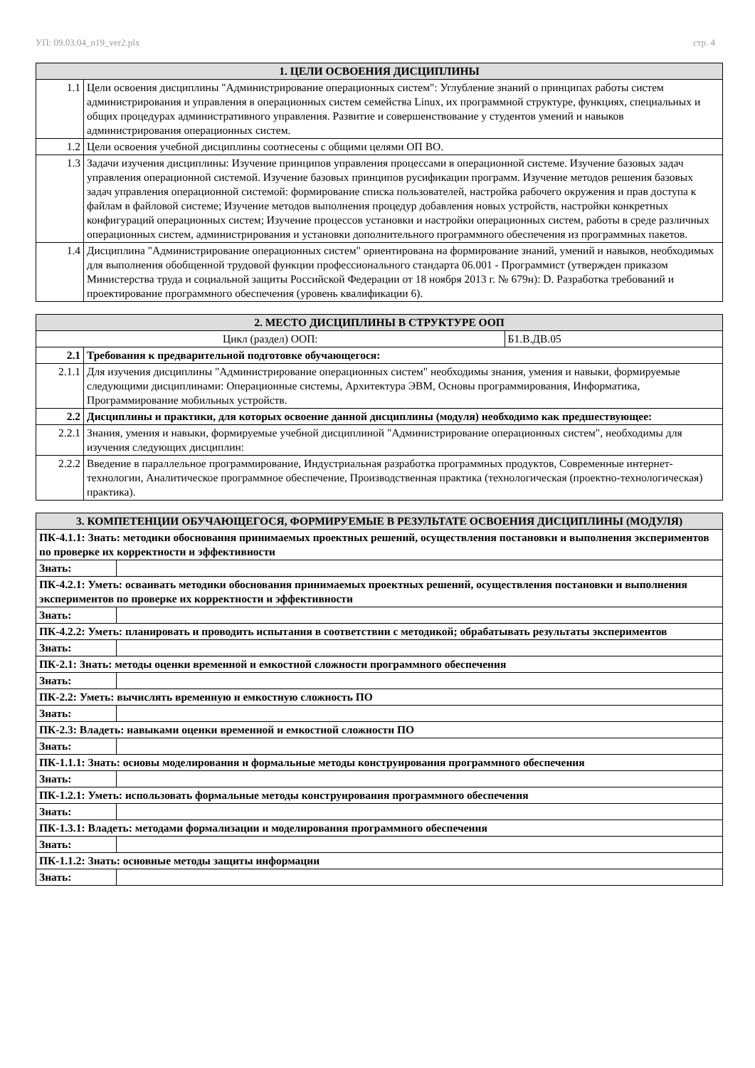УП: 09.03.04_n19_ver2.plx стр. 4
| 1. ЦЕЛИ ОСВОЕНИЯ ДИСЦИПЛИНЫ | |
| --- | --- |
| 1.1 | Цели освоения дисциплины "Администрирование операционных систем": Углубление знаний о принципах работы систем администрирования и управления в операционных систем семейства Linux, их программной структуре, функциях, специальных и общих процедурах административного управления. Развитие и совершенствование у студентов умений и навыков администрирования операционных систем. |
| 1.2 | Цели освоения учебной дисциплины соотнесены с общими целями ОП ВО. |
| 1.3 | Задачи изучения дисциплины: Изучение принципов управления процессами в операционной системе. Изучение базовых задач управления операционной системой. Изучение базовых принципов русификации программ. Изучение методов решения базовых задач управления операционной системой: формирование списка пользователей, настройка рабочего окружения и прав доступа к файлам в файловой системе; Изучение методов выполнения процедур добавления новых устройств, настройки конкретных конфигураций операционных систем; Изучение процессов установки и настройки операционных систем, работы в среде различных операционных систем, администрирования и установки дополнительного программного обеспечения из программных пакетов. |
| 1.4 | Дисциплина "Администрирование операционных систем" ориентирована на формирование знаний, умений и навыков, необходимых для выполнения обобщенной трудовой функции профессионального стандарта 06.001 - Программист (утвержден приказом Министерства труда и социальной защиты Российской Федерации от 18 ноября 2013 г. № 679н): D. Разработка требований и проектирование программного обеспечения (уровень квалификации 6). |
| 2. МЕСТО ДИСЦИПЛИНЫ В СТРУКТУРЕ ООП | | |
| --- | --- | --- |
| Цикл (раздел) ООП: | | Б1.В.ДВ.05 |
| 2.1 | Требования к предварительной подготовке обучающегося: | |
| 2.1.1 | Для изучения дисциплины "Администрирование операционных систем" необходимы знания, умения и навыки, формируемые следующими дисциплинами: Операционные системы, Архитектура ЭВМ, Основы программирования, Информатика, Программирование мобильных устройств. | |
| 2.2 | Дисциплины и практики, для которых освоение данной дисциплины (модуля) необходимо как предшествующее: | |
| 2.2.1 | Знания, умения и навыки, формируемые учебной дисциплиной "Администрирование операционных систем", необходимы для изучения следующих дисциплин: | |
| 2.2.2 | Введение в параллельное программирование, Индустриальная разработка программных продуктов, Современные интернет-технологии, Аналитическое программное обеспечение, Производственная практика (технологическая (проектно-технологическая) практика). | |
| 3. КОМПЕТЕНЦИИ ОБУЧАЮЩЕГОСЯ, ФОРМИРУЕМЫЕ В РЕЗУЛЬТАТЕ ОСВОЕНИЯ ДИСЦИПЛИНЫ (МОДУЛЯ) | |
| --- | --- |
| ПК-4.1.1: Знать: методики обоснования принимаемых проектных решений, осуществления постановки и выполнения экспериментов по проверке их корректности и эффективности | |
| Знать: | |
| ПК-4.2.1: Уметь: осваивать методики обоснования принимаемых проектных решений, осуществления постановки и выполнения экспериментов по проверке их корректности и эффективности | |
| Знать: | |
| ПК-4.2.2: Уметь: планировать и проводить испытания в соответствии с методикой; обрабатывать результаты экспериментов | |
| Знать: | |
| ПК-2.1: Знать: методы оценки временной и емкостной сложности программного обеспечения | |
| Знать: | |
| ПК-2.2: Уметь: вычислять временную и емкостную сложность ПО | |
| Знать: | |
| ПК-2.3: Владеть: навыками оценки временной и емкостной сложности ПО | |
| Знать: | |
| ПК-1.1.1: Знать: основы моделирования и формальные методы конструирования программного обеспечения | |
| Знать: | |
| ПК-1.2.1: Уметь: использовать формальные методы конструирования программного обеспечения | |
| Знать: | |
| ПК-1.3.1: Владеть: методами формализации и моделирования программного обеспечения | |
| Знать: | |
| ПК-1.1.2: Знать: основные методы защиты информации | |
| Знать: | |